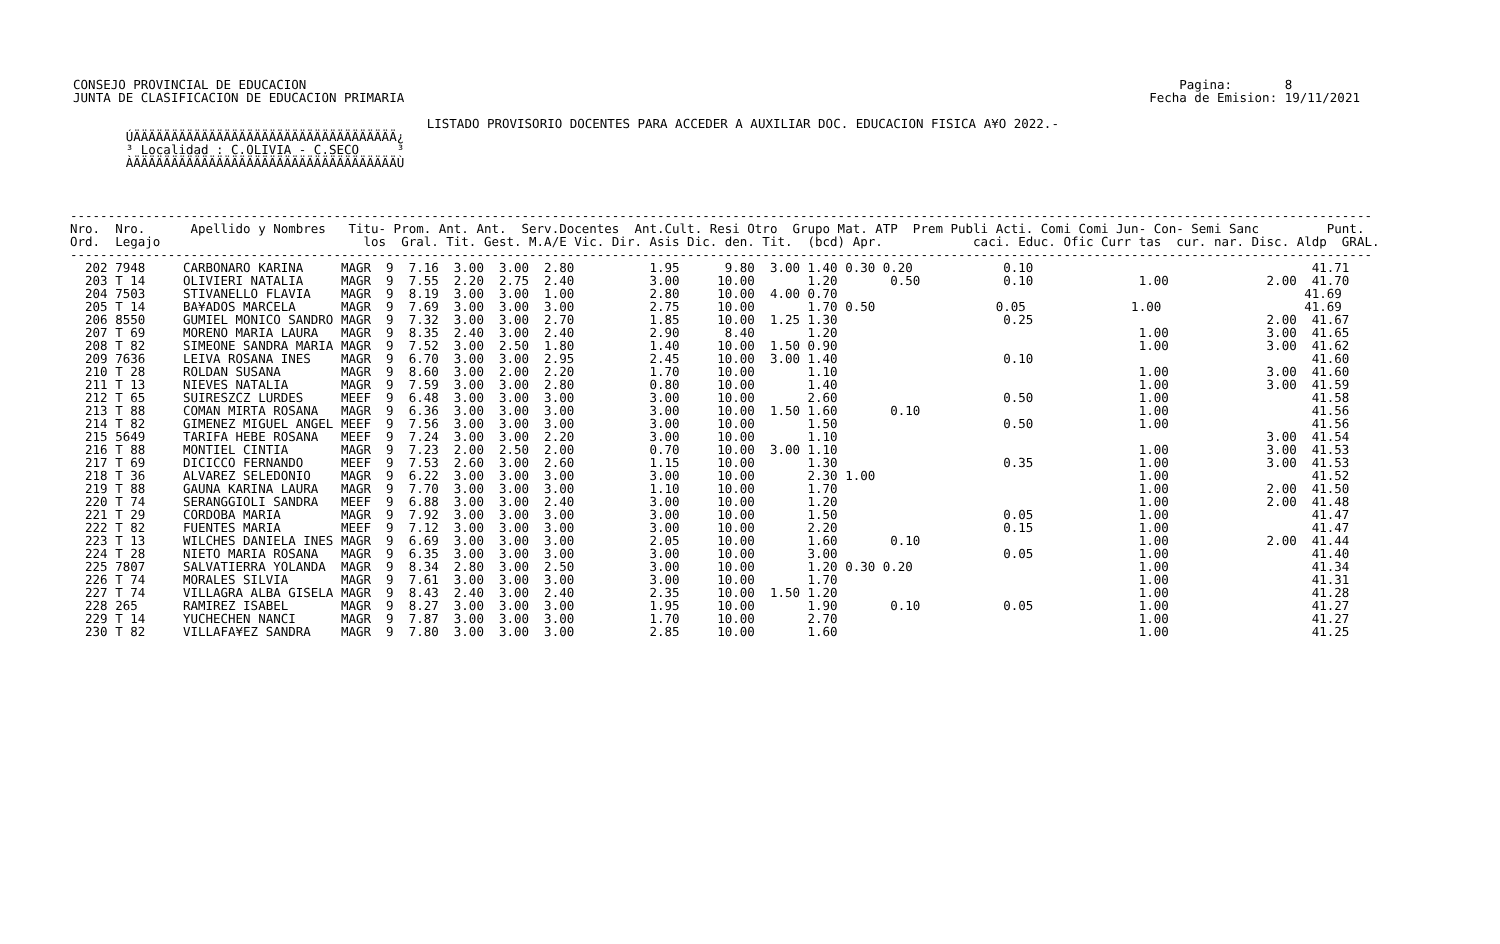CONSEJO PROVINCIAL DE EDUCACION                                                                                                                    Pagina:       8
  JUNTA DE CLASIFICACION DE EDUCACION PRIMARIA                                                                                                   Fecha de Emision: 19/11/2021

                                                 LISTADO PROVISORIO DOCENTES PARA ACCEDER A AUXILIAR DOC. EDUCACION FISICA A¥O 2022.-
         ÚÄÄÄÄÄÄÄÄÄÄÄÄÄÄÄÄÄÄÄÄÄÄÄÄÄÄÄÄÄÄÄÄÄÄÄ¿
         ³ Localidad : C.OLIVIA - C.SECO     ³
         ÀÄÄÄÄÄÄÄÄÄÄÄÄÄÄÄÄÄÄÄÄÄÄÄÄÄÄÄÄÄÄÄÄÄÄÄÙ
-----------------------------------------------------------------------------------------------------------------------------------------------------------------------------
Nro.  Nro.      Apellido y Nombres   Titu- Prom. Ant. Ant.  Serv.Docentes  Ant.Cult. Resi Otro  Grupo Mat. ATP  Prem Publi Acti. Comi Comi Jun- Con- Semi Sanc         Punt.
Ord.  Legajo                           los  Gral. Tit. Gest. M.A/E Vic. Dir. Asis Dic. den. Tit.  (bcd) Apr.            caci. Educ. Ofic Curr tas  cur. nar. Disc. Aldp  GRAL.
-----------------------------------------------------------------------------------------------------------------------------------------------------------------------------
  202 7948     CARBONARO KARINA     MAGR  9  7.16  3.00  3.00  2.80          1.95      9.80  3.00 1.40 0.30 0.20            0.10                                     41.71
  203 T 14     OLIVIERI NATALIA     MAGR  9  7.55  2.20  2.75  2.40          3.00     10.00       1.20       0.50           0.10              1.00             2.00  41.70
  204 7503     STIVANELLO FLAVIA    MAGR  9  8.19  3.00  3.00  1.00          2.80     10.00  4.00 0.70                                                              41.69
  205 T 14     BA¥ADOS MARCELA      MAGR  9  7.69  3.00  3.00  3.00          2.75     10.00       1.70 0.50                0.05              1.00                   41.69
  206 8550     GUMIEL MONICO SANDRO MAGR  9  7.32  3.00  3.00  2.70          1.85     10.00  1.25 1.30                      0.25                               2.00  41.67
  207 T 69     MORENO MARIA LAURA   MAGR  9  8.35  2.40  3.00  2.40          2.90      8.40       1.20                                        1.00             3.00  41.65
  208 T 82     SIMEONE SANDRA MARIA MAGR  9  7.52  3.00  2.50  1.80          1.40     10.00  1.50 0.90                                        1.00             3.00  41.62
  209 7636     LEIVA ROSANA INES    MAGR  9  6.70  3.00  3.00  2.95          2.45     10.00  3.00 1.40                      0.10                                     41.60
  210 T 28     ROLDAN SUSANA        MAGR  9  8.60  3.00  2.00  2.20          1.70     10.00       1.10                                        1.00             3.00  41.60
  211 T 13     NIEVES NATALIA       MAGR  9  7.59  3.00  3.00  2.80          0.80     10.00       1.40                                        1.00             3.00  41.59
  212 T 65     SUIRESZCZ LURDES     MEEF  9  6.48  3.00  3.00  3.00          3.00     10.00       2.60                      0.50              1.00                   41.58
  213 T 88     COMAN MIRTA ROSANA   MAGR  9  6.36  3.00  3.00  3.00          3.00     10.00  1.50 1.60       0.10                             1.00                   41.56
  214 T 82     GIMENEZ MIGUEL ANGEL MEEF  9  7.56  3.00  3.00  3.00          3.00     10.00       1.50                      0.50              1.00                   41.56
  215 5649     TARIFA HEBE ROSANA   MEEF  9  7.24  3.00  3.00  2.20          3.00     10.00       1.10                                                         3.00  41.54
  216 T 88     MONTIEL CINTIA       MAGR  9  7.23  2.00  2.50  2.00          0.70     10.00  3.00 1.10                                        1.00             3.00  41.53
  217 T 69     DICICCO FERNANDO     MEEF  9  7.53  2.60  3.00  2.60          1.15     10.00       1.30                      0.35              1.00             3.00  41.53
  218 T 36     ALVAREZ SELEDONIO    MAGR  9  6.22  3.00  3.00  3.00          3.00     10.00       2.30 1.00                                   1.00                   41.52
  219 T 88     GAUNA KARINA LAURA   MAGR  9  7.70  3.00  3.00  3.00          1.10     10.00       1.70                                        1.00             2.00  41.50
  220 T 74     SERANGGIOLI SANDRA   MEEF  9  6.88  3.00  3.00  2.40          3.00     10.00       1.20                                        1.00             2.00  41.48
  221 T 29     CORDOBA MARIA        MAGR  9  7.92  3.00  3.00  3.00          3.00     10.00       1.50                      0.05              1.00                   41.47
  222 T 82     FUENTES MARIA        MEEF  9  7.12  3.00  3.00  3.00          3.00     10.00       2.20                      0.15              1.00                   41.47
  223 T 13     WILCHES DANIELA INES MAGR  9  6.69  3.00  3.00  3.00          2.05     10.00       1.60       0.10                             1.00             2.00  41.44
  224 T 28     NIETO MARIA ROSANA   MAGR  9  6.35  3.00  3.00  3.00          3.00     10.00       3.00                      0.05              1.00                   41.40
  225 7807     SALVATIERRA YOLANDA  MAGR  9  8.34  2.80  3.00  2.50          3.00     10.00       1.20 0.30 0.20                              1.00                   41.34
  226 T 74     MORALES SILVIA       MAGR  9  7.61  3.00  3.00  3.00          3.00     10.00       1.70                                        1.00                   41.31
  227 T 74     VILLAGRA ALBA GISELA MAGR  9  8.43  2.40  3.00  2.40          2.35     10.00  1.50 1.20                                        1.00                   41.28
  228 265      RAMIREZ ISABEL       MAGR  9  8.27  3.00  3.00  3.00          1.95     10.00       1.90       0.10           0.05              1.00                   41.27
  229 T 14     YUCHECHEN NANCI      MAGR  9  7.87  3.00  3.00  3.00          1.70     10.00       2.70                                        1.00                   41.27
  230 T 82     VILLAFA¥EZ SANDRA    MAGR  9  7.80  3.00  3.00  3.00          2.85     10.00       1.60                                        1.00                   41.25